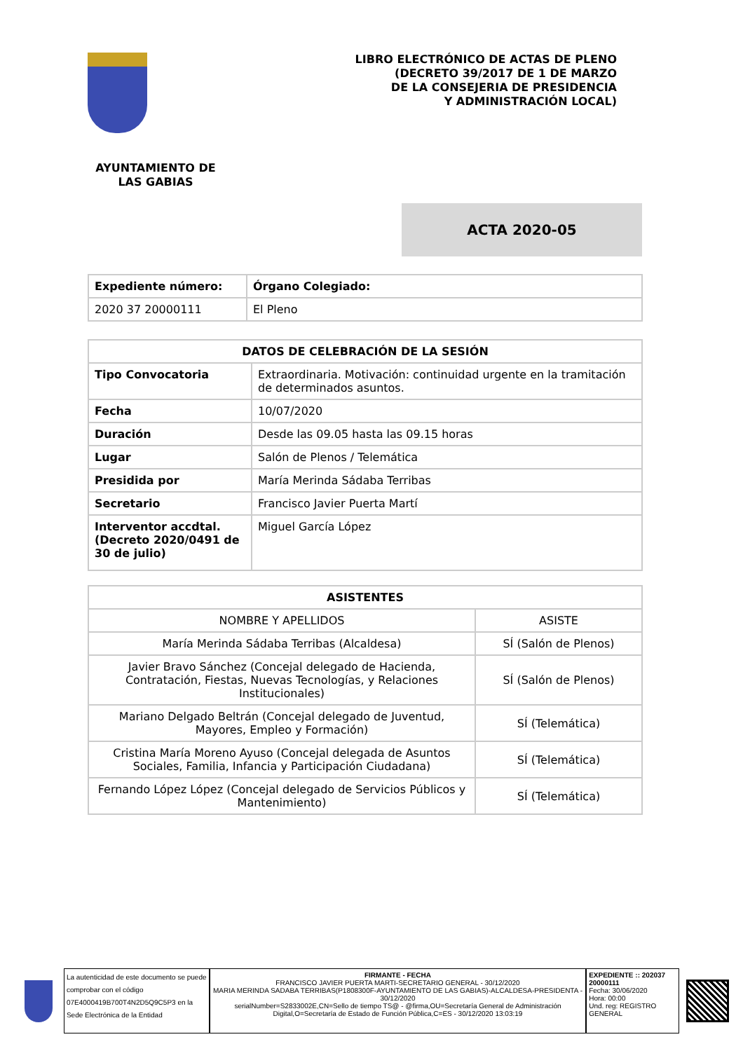LIBRO ELECTRÓNICO DE ACTAS DE PLENO
(DECRETO 39/2017 DE 1 DE MARZO
DE LA CONSEJERIA DE PRESIDENCIA
Y ADMINISTRACIÓN LOCAL)
AYUNTAMIENTO DE
LAS GABIAS
ACTA 2020-05
| Expediente número: | Órgano Colegiado: |
| --- | --- |
| 2020 37 20000111 | El Pleno |
| DATOS DE CELEBRACIÓN DE LA SESIÓN | |
| --- | --- |
| Tipo Convocatoria | Extraordinaria. Motivación: continuidad urgente en la tramitación de determinados asuntos. |
| Fecha | 10/07/2020 |
| Duración | Desde las 09.05 hasta las 09.15 horas |
| Lugar | Salón de Plenos / Telemática |
| Presidida por | María Merinda Sádaba Terribas |
| Secretario | Francisco Javier Puerta Martí |
| Interventor accdtal. (Decreto 2020/0491 de 30 de julio) | Miguel García López |
| ASISTENTES | |
| --- | --- |
| NOMBRE Y APELLIDOS | ASISTE |
| María Merinda Sádaba Terribas (Alcaldesa) | SÍ (Salón de Plenos) |
| Javier Bravo Sánchez (Concejal delegado de Hacienda, Contratación, Fiestas, Nuevas Tecnologías, y Relaciones Institucionales) | SÍ (Salón de Plenos) |
| Mariano Delgado Beltrán (Concejal delegado de Juventud, Mayores, Empleo y Formación) | SÍ (Telemática) |
| Cristina María Moreno Ayuso (Concejal delegada de Asuntos Sociales, Familia, Infancia y Participación Ciudadana) | SÍ (Telemática) |
| Fernando López López (Concejal delegado de Servicios Públicos y Mantenimiento) | SÍ (Telemática) |
La autenticidad de este documento se puede comprobar con el código 07E4000419B700T4N2D5Q9C5P3 en la Sede Electrónica de la Entidad
FIRMANTE - FECHA
FRANCISCO JAVIER PUERTA MARTI-SECRETARIO GENERAL - 30/12/2020
MARIA MERINDA SADABA TERRIBAS(P1808300F-AYUNTAMIENTO DE LAS GABIAS)-ALCALDESA-PRESIDENTA - 30/12/2020
serialNumber=S2833002E,CN=Sello de tiempo TS@ - @firma,OU=Secretaría General de Administración Digital,O=Secretaría de Estado de Función Pública,C=ES - 30/12/2020 13:03:19
EXPEDIENTE :: 202037 20000111
Fecha: 30/06/2020
Hora: 00:00
Und. reg: REGISTRO GENERAL